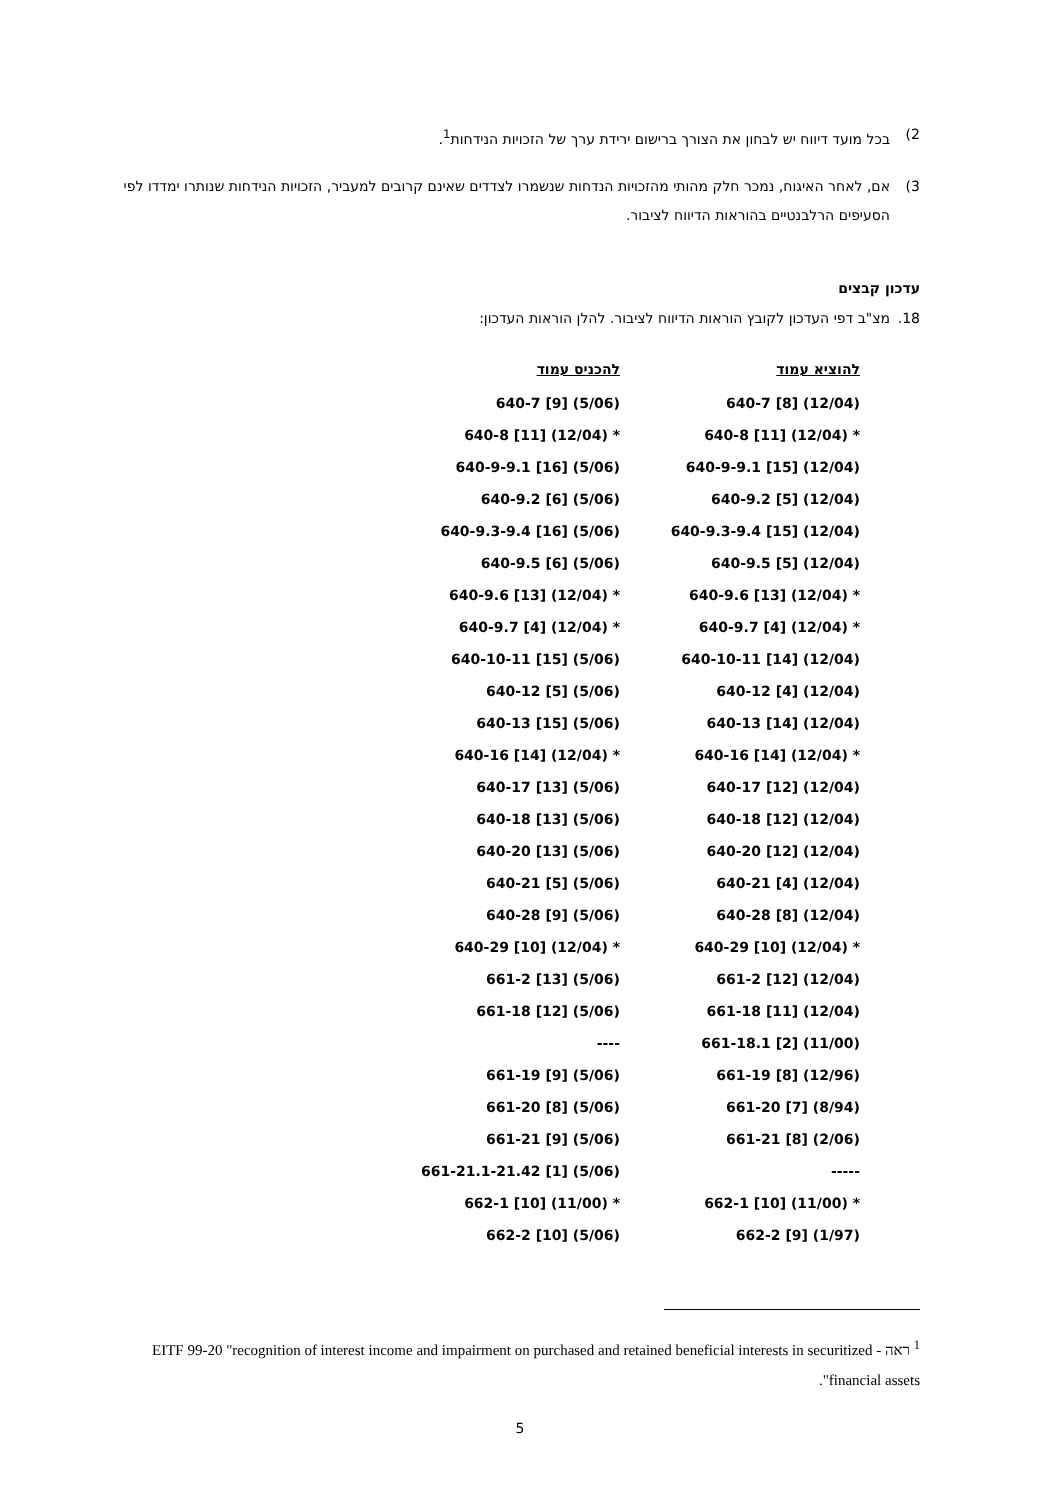2) בכל מועד דיווח יש לבחון את הצורך ברישום ירידת ערך של הזכויות הנידחות<sup>1</sup>.
3) אם, לאחר האיגוח, נמכר חלק מהותי מהזכויות הנדחות שנשמרו לצדדים שאינם קרובים למעביר, הזכויות הנידחות שנותרו ימדדו לפי הסעיפים הרלבנטיים בהוראות הדיווח לציבור.
עדכון קבצים
18. מצ"ב דפי העדכון לקובץ הוראות הדיווח לציבור. להלן הוראות העדכון:
| להוציא עמוד | להכניס עמוד |
| --- | --- |
| 640-7 [8] (12/04) | 640-7 [9] (5/06) |
| 640-8 [11] (12/04) * | 640-8 [11] (12/04) * |
| 640-9-9.1 [15] (12/04) | 640-9-9.1 [16] (5/06) |
| 640-9.2 [5] (12/04) | 640-9.2 [6] (5/06) |
| 640-9.3-9.4 [15] (12/04) | 640-9.3-9.4 [16] (5/06) |
| 640-9.5 [5] (12/04) | 640-9.5 [6] (5/06) |
| 640-9.6 [13] (12/04) * | 640-9.6 [13] (12/04) * |
| 640-9.7 [4] (12/04) * | 640-9.7 [4] (12/04) * |
| 640-10-11 [14] (12/04) | 640-10-11 [15] (5/06) |
| 640-12 [4] (12/04) | 640-12 [5] (5/06) |
| 640-13 [14] (12/04) | 640-13 [15] (5/06) |
| 640-16 [14] (12/04) * | 640-16 [14] (12/04) * |
| 640-17 [12] (12/04) | 640-17 [13] (5/06) |
| 640-18 [12] (12/04) | 640-18 [13] (5/06) |
| 640-20 [12] (12/04) | 640-20 [13] (5/06) |
| 640-21 [4] (12/04) | 640-21 [5] (5/06) |
| 640-28 [8] (12/04) | 640-28 [9] (5/06) |
| 640-29 [10] (12/04) * | 640-29 [10] (12/04) * |
| 661-2 [12] (12/04) | 661-2 [13] (5/06) |
| 661-18 [11] (12/04) | 661-18 [12] (5/06) |
| 661-18.1 [2] (11/00) | ---- |
| 661-19 [8] (12/96) | 661-19 [9] (5/06) |
| 661-20 [7] (8/94) | 661-20 [8] (5/06) |
| 661-21 [8] (2/06) | 661-21 [9] (5/06) |
| ----- | 661-21.1-21.42 [1] (5/06) |
| 662-1 [10] (11/00) * | 662-1 [10] (11/00) * |
| 662-2 [9] (1/97) | 662-2 [10] (5/06) |
<sup>1</sup> ראה - EITF 99-20 "recognition of interest income and impairment on purchased and retained beneficial interests in securitized financial assets".
5